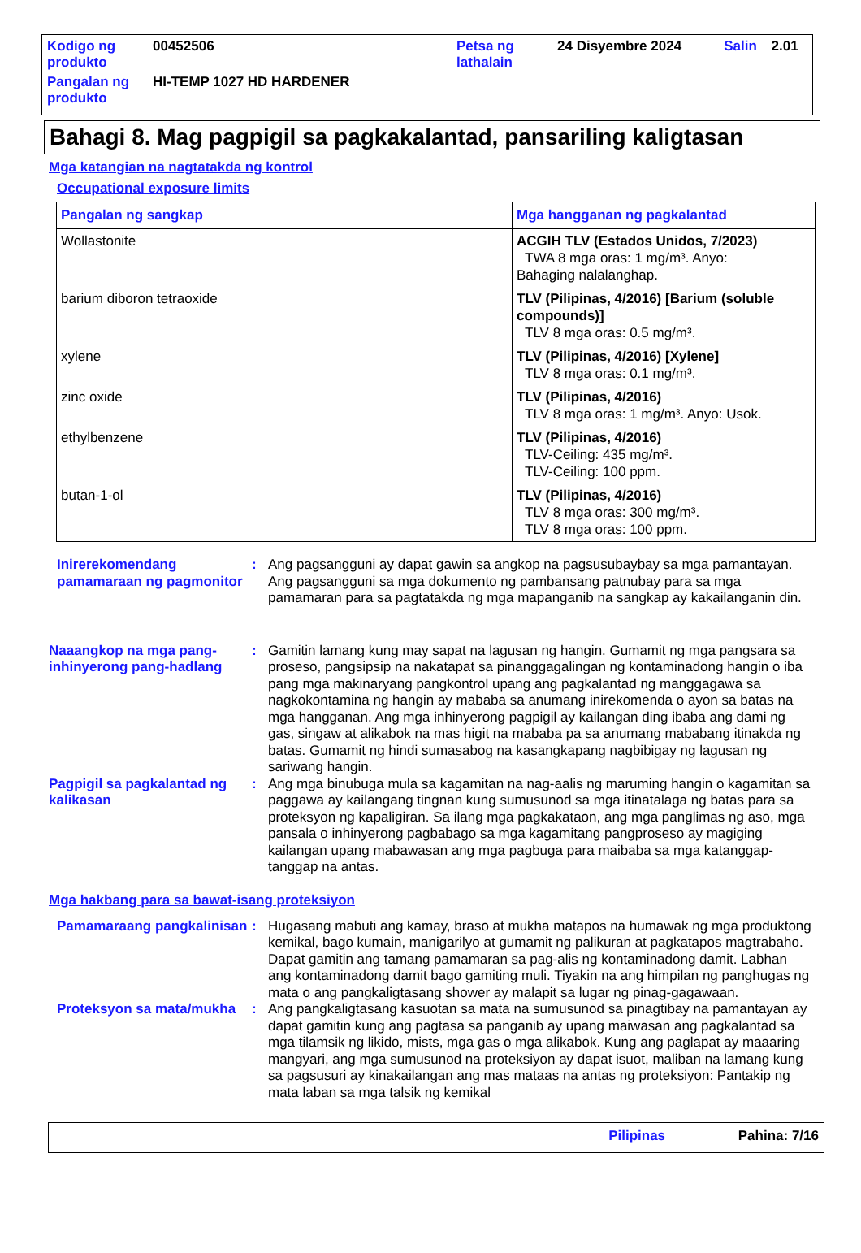| Kodigo ng produkto | 00452506 | Petsa ng lathalain | 24 Disyembre 2024 | Salin | 2.01 |
| Pangalan ng produkto | HI-TEMP 1027 HD HARDENER | | | | |
Bahagi 8. Mag pagpigil sa pagkakalantad, pansariling kaligtasan
Mga katangian na nagtatakda ng kontrol
Occupational exposure limits
| Pangalan ng sangkap | Mga hangganan ng pagkalantad |
| --- | --- |
| Wollastonite | ACGIH TLV (Estados Unidos, 7/2023) TWA 8 mga oras: 1 mg/m³. Anyo: Bahaging nalalanghap. |
| barium diboron tetraoxide | TLV (Pilipinas, 4/2016) [Barium (soluble compounds)] TLV 8 mga oras: 0.5 mg/m³. |
| xylene | TLV (Pilipinas, 4/2016) [Xylene] TLV 8 mga oras: 0.1 mg/m³. |
| zinc oxide | TLV (Pilipinas, 4/2016) TLV 8 mga oras: 1 mg/m³. Anyo: Usok. |
| ethylbenzene | TLV (Pilipinas, 4/2016) TLV-Ceiling: 435 mg/m³. TLV-Ceiling: 100 ppm. |
| butan-1-ol | TLV (Pilipinas, 4/2016) TLV 8 mga oras: 300 mg/m³. TLV 8 mga oras: 100 ppm. |
Inirerekomendang pamamaraan ng pagmonitor
: Ang pagsangguni ay dapat gawin sa angkop na pagsusubaybay sa mga pamantayan. Ang pagsangguni sa mga dokumento ng pambansang patnubay para sa mga pamamaran para sa pagtatakda ng mga mapanganib na sangkap ay kakailanganin din.
Naaangkop na mga pang-inhinyerong pang-hadlang
: Gamitin lamang kung may sapat na lagusan ng hangin. Gumamit ng mga pangsara sa proseso, pangsipsip na nakatapat sa pinanggagalingan ng kontaminadong hangin o iba pang mga makinaryang pangkontrol upang ang pagkalantad ng manggagawa sa nagkokontamina ng hangin ay mababa sa anumang inirekomenda o ayon sa batas na mga hangganan. Ang mga inhinyerong pagpigil ay kailangan ding ibaba ang dami ng gas, singaw at alikabok na mas higit na mababa pa sa anumang mababang itinakda ng batas. Gumamit ng hindi sumasabog na kasangkapang nagbibigay ng lagusan ng sariwang hangin.
Pagpigil sa pagkalantad ng kalikasan
: Ang mga binubuga mula sa kagamitan na nag-aalis ng maruming hangin o kagamitan sa paggawa ay kailangang tingnan kung sumusunod sa mga itinatalaga ng batas para sa proteksyon ng kapaligiran. Sa ilang mga pagkakataon, ang mga panglimas ng aso, mga pansala o inhinyerong pagbabago sa mga kagamitang pangproseso ay magiging kailangan upang mabawasan ang mga pagbuga para maibaba sa mga katanggap-tanggap na antas.
Mga hakbang para sa bawat-isang proteksiyon
Pamamaraang pangkalinisan
: Hugasang mabuti ang kamay, braso at mukha matapos na humawak ng mga produktong kemikal, bago kumain, manigarilyo at gumamit ng palikuran at pagkatapos magtrabaho. Dapat gamitin ang tamang pamamaran sa pag-alis ng kontaminadong damit. Labhan ang kontaminadong damit bago gamiting muli. Tiyakin na ang himpilan ng panghugas ng mata o ang pangkaligtasang shower ay malapit sa lugar ng pinag-gagawaan.
Proteksyon sa mata/mukha
: Ang pangkaligtasang kasuotan sa mata na sumusunod sa pinagtibay na pamantayan ay dapat gamitin kung ang pagtasa sa panganib ay upang maiwasan ang pagkalantad sa mga tilamsik ng likido, mists, mga gas o mga alikabok. Kung ang paglapat ay maaaring mangyari, ang mga sumusunod na proteksiyon ay dapat isuot, maliban na lamang kung sa pagsusuri ay kinakailangan ang mas mataas na antas ng proteksiyon: Pantakip ng mata laban sa mga talsik ng kemikal
Pilipinas Pahina: 7/16